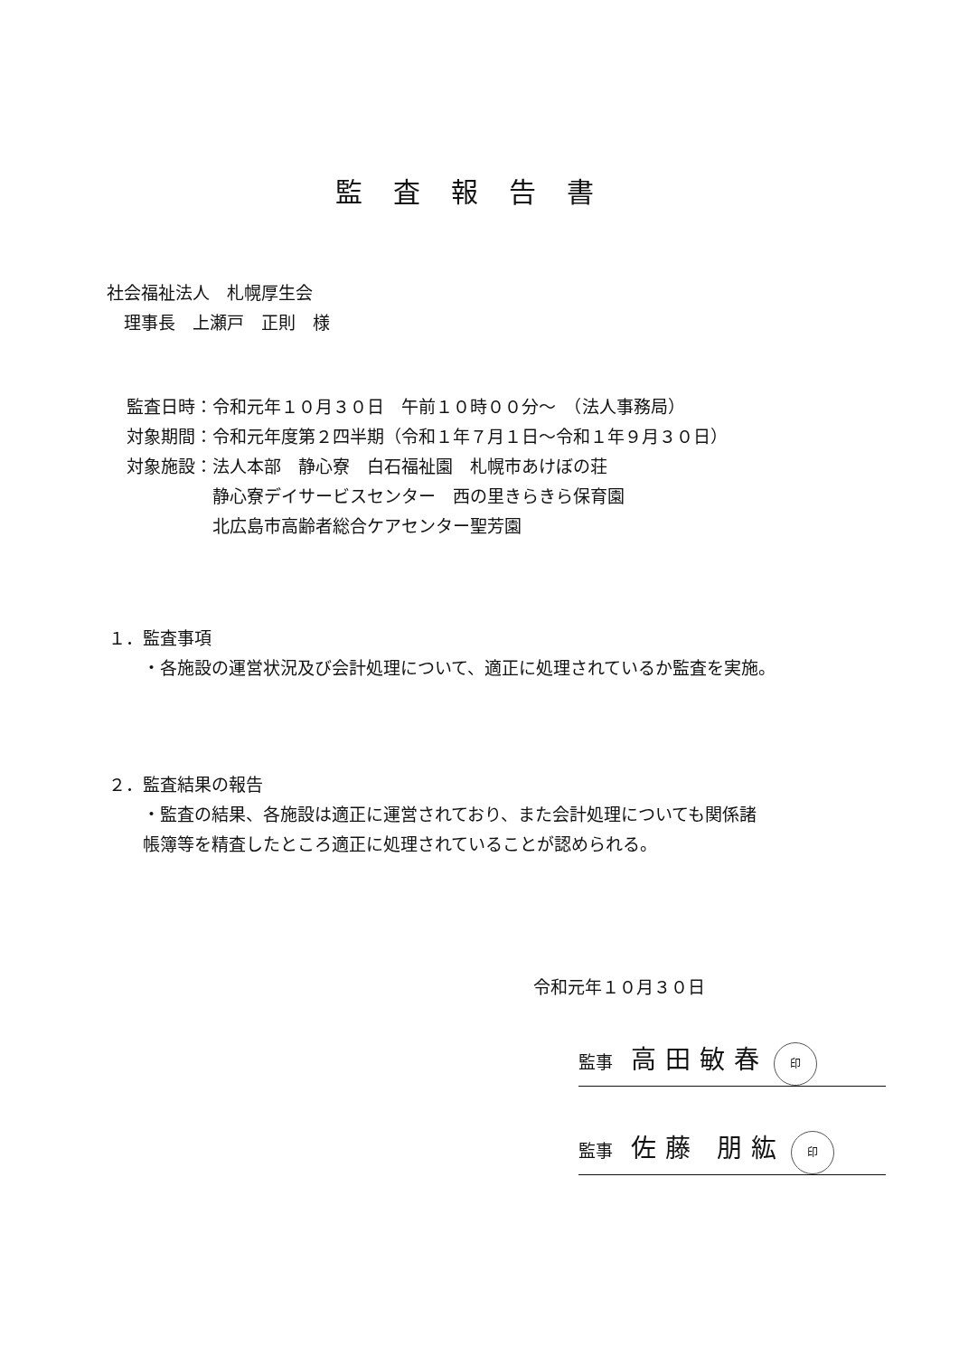監査報告書
社会福祉法人　札幌厚生会
　理事長　上瀬戸　正則　様
監査日時：令和元年１０月３０日　午前１０時００分～　（法人事務局）
対象期間：令和元年度第２四半期（令和１年７月１日～令和１年９月３０日）
対象施設：法人本部　静心寮　白石福祉園　札幌市あけぼの荘
　　　　　静心寮デイサービスセンター　西の里きらきら保育園
　　　　　北広島市高齢者総合ケアセンター聖芳園
１．監査事項
　　・各施設の運営状況及び会計処理について、適正に処理されているか監査を実施。
２．監査結果の報告
　　・監査の結果、各施設は適正に運営されており、また会計処理についても関係諸
　　帳簿等を精査したところ適正に処理されていることが認められる。
令和元年１０月３０日
監事 高田敏春 印
監事 佐藤 朋紘 印